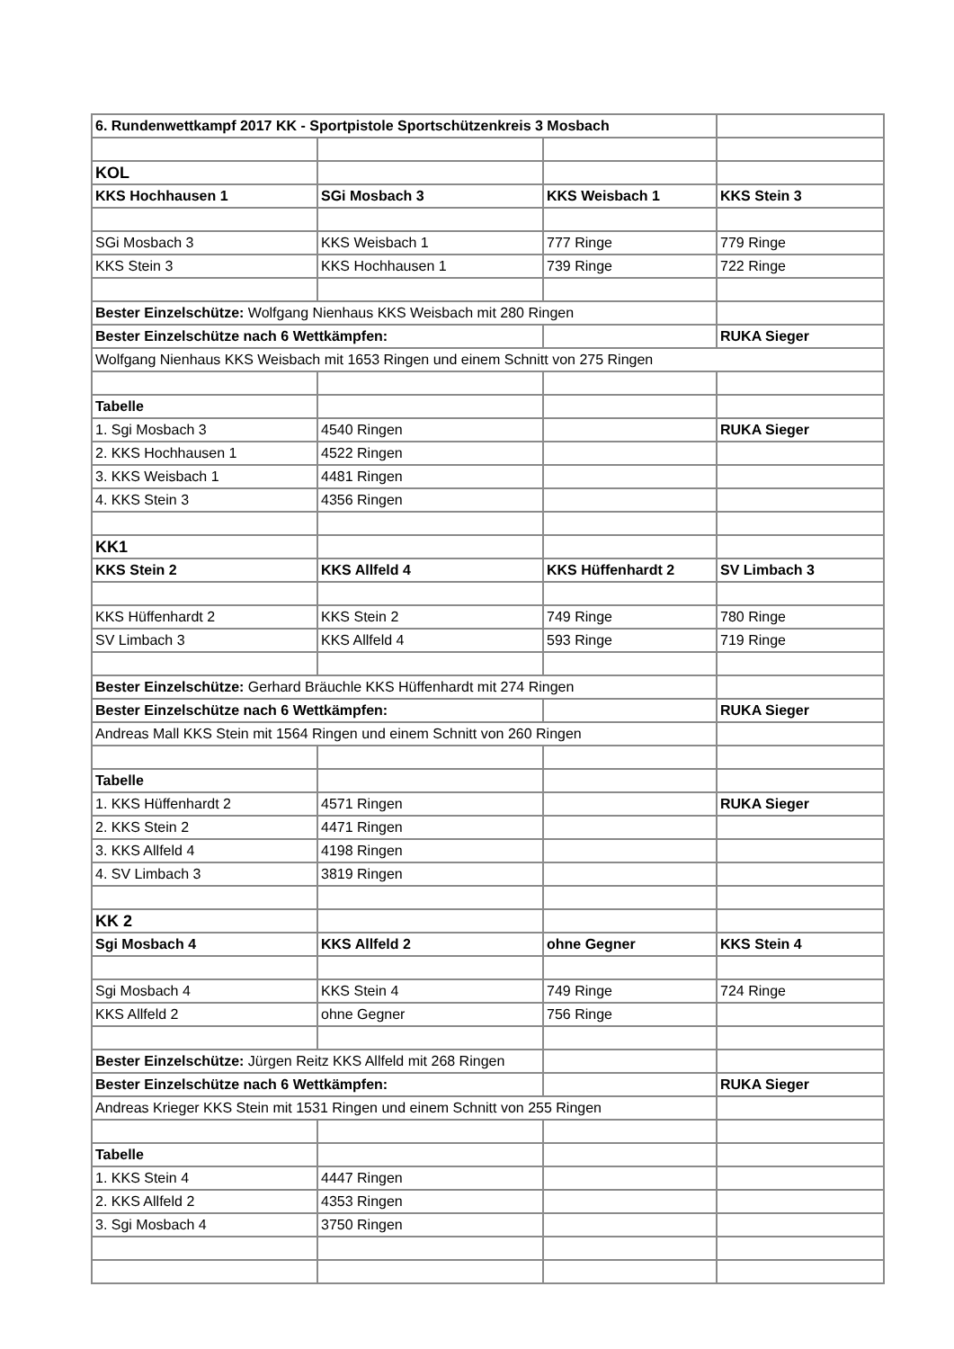| 6. Rundenwettkampf 2017 KK - Sportpistole Sportschützenkreis 3 Mosbach | | | |
| KOL | | | |
| KKS Hochhausen 1 | SGi Mosbach 3 | KKS Weisbach 1 | KKS Stein 3 |
| SGi Mosbach 3 | KKS Weisbach 1 | 777 Ringe | 779 Ringe |
| KKS Stein 3 | KKS Hochhausen 1 | 739 Ringe | 722 Ringe |
| Bester Einzelschütze: Wolfgang Nienhaus KKS Weisbach mit 280 Ringen | | | |
| Bester Einzelschütze nach 6 Wettkämpfen: | | | RUKA Sieger |
| Wolfgang Nienhaus KKS Weisbach mit 1653 Ringen und einem Schnitt von 275 Ringen | | | |
| Tabelle | | | |
| 1. Sgi Mosbach 3 | 4540 Ringen | | RUKA Sieger |
| 2. KKS Hochhausen 1 | 4522 Ringen | | |
| 3. KKS Weisbach 1 | 4481 Ringen | | |
| 4. KKS Stein 3 | 4356 Ringen | | |
| KK1 | | | |
| KKS Stein 2 | KKS Allfeld 4 | KKS Hüffenhardt 2 | SV Limbach 3 |
| KKS Hüffenhardt 2 | KKS Stein 2 | 749 Ringe | 780 Ringe |
| SV Limbach 3 | KKS Allfeld 4 | 593 Ringe | 719 Ringe |
| Bester Einzelschütze: Gerhard Bräuchle KKS Hüffenhardt mit 274 Ringen | | | |
| Bester Einzelschütze nach 6 Wettkämpfen: | | | RUKA Sieger |
| Andreas Mall KKS Stein mit 1564 Ringen und einem Schnitt von 260 Ringen | | | |
| Tabelle | | | |
| 1. KKS Hüffenhardt 2 | 4571 Ringen | | RUKA Sieger |
| 2. KKS Stein 2 | 4471 Ringen | | |
| 3. KKS Allfeld 4 | 4198 Ringen | | |
| 4. SV Limbach 3 | 3819 Ringen | | |
| KK 2 | | | |
| Sgi Mosbach 4 | KKS Allfeld 2 | ohne Gegner | KKS Stein 4 |
| Sgi Mosbach 4 | KKS Stein 4 | 749 Ringe | 724 Ringe |
| KKS Allfeld 2 | ohne Gegner | 756 Ringe | |
| Bester Einzelschütze: Jürgen Reitz KKS Allfeld mit 268 Ringen | | | |
| Bester Einzelschütze nach 6 Wettkämpfen: | | | RUKA Sieger |
| Andreas Krieger KKS Stein mit 1531 Ringen und einem Schnitt von 255 Ringen | | | |
| Tabelle | | | |
| 1. KKS Stein 4 | 4447 Ringen | | |
| 2. KKS Allfeld 2 | 4353 Ringen | | |
| 3. Sgi Mosbach 4 | 3750 Ringen | | |